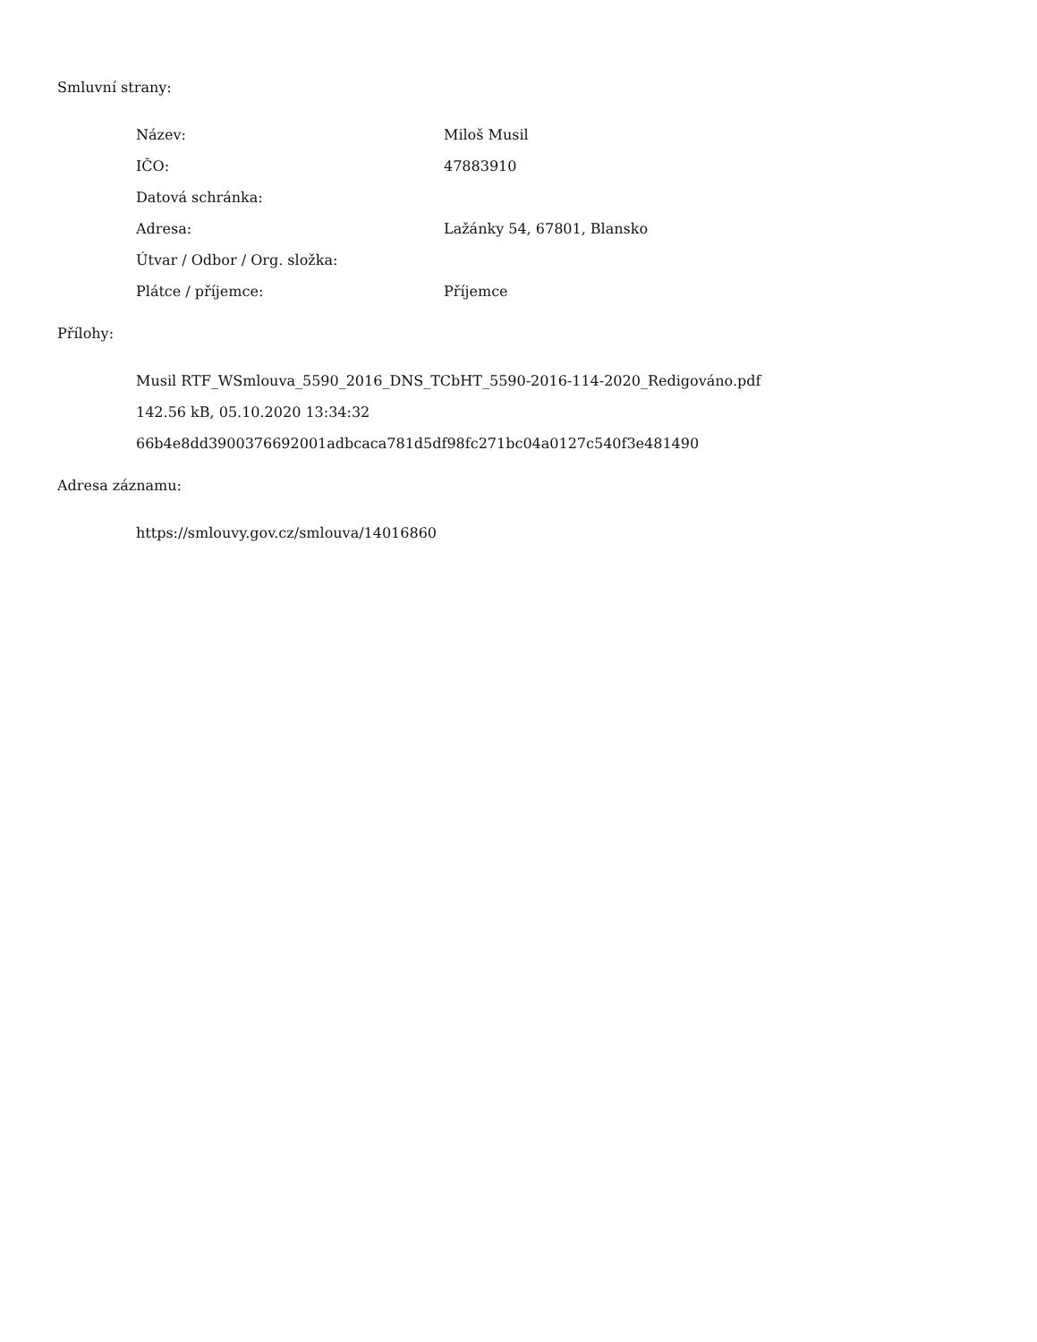Smluvní strany:
| Název: | Miloš Musil |
| IČO: | 47883910 |
| Datová schránka: | |
| Adresa: | Lažánky 54, 67801, Blansko |
| Útvar / Odbor / Org. složka: | |
| Plátce / příjemce: | Příjemce |
Přílohy:
Musil RTF_WSmlouva_5590_2016_DNS_TCbHT_5590-2016-114-2020_Redigováno.pdf
142.56 kB, 05.10.2020 13:34:32
66b4e8dd3900376692001adbcaca781d5df98fc271bc04a0127c540f3e481490
Adresa záznamu:
https://smlouvy.gov.cz/smlouva/14016860